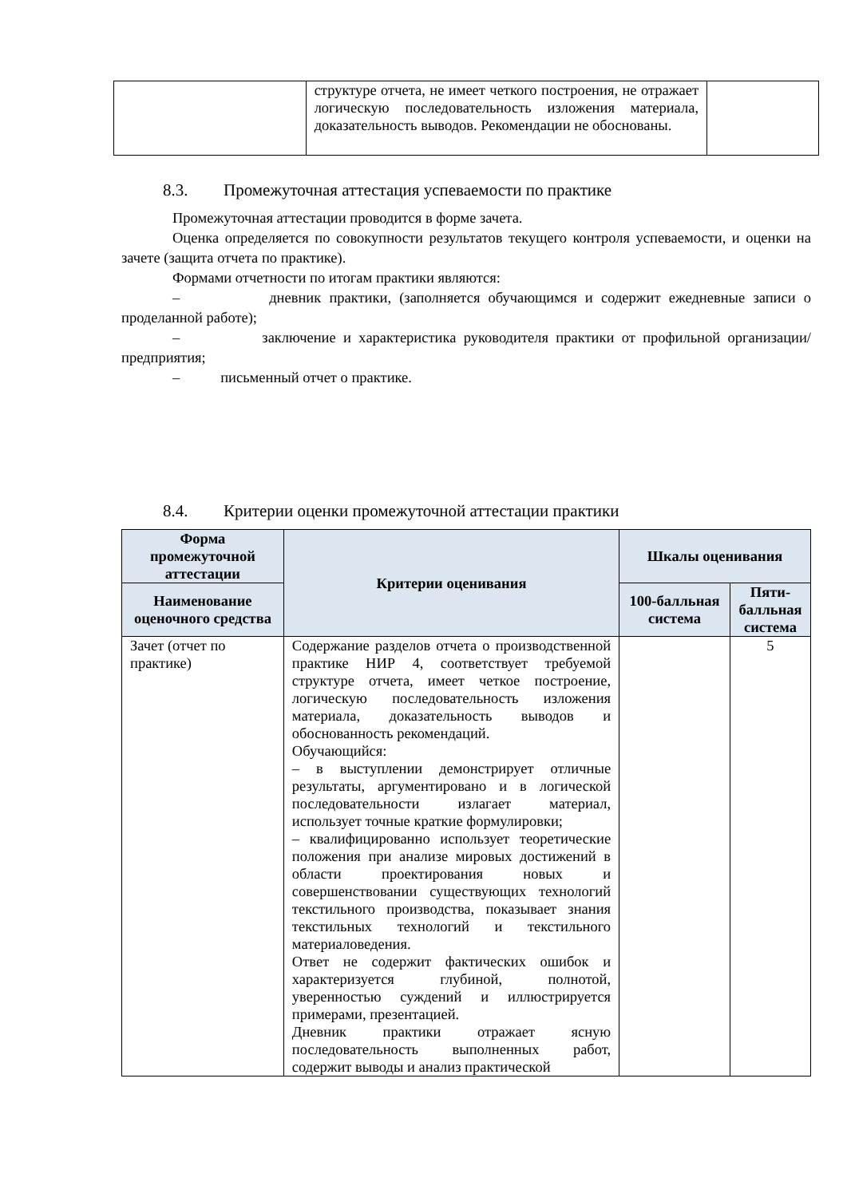| | структуре отчета, не имеет четкого построения, не отражает логическую последовательность изложения материала, доказательность выводов. Рекомендации не обоснованы. | |
8.3. Промежуточная аттестация успеваемости по практике
Промежуточная аттестации проводится в форме зачета.
Оценка определяется по совокупности результатов текущего контроля успеваемости, и оценки на зачете (защита отчета по практике).
Формами отчетности по итогам практики являются:
– дневник практики, (заполняется обучающимся и содержит ежедневные записи о проделанной работе);
– заключение и характеристика руководителя практики от профильной организации/предприятия;
– письменный отчет о практике.
8.4. Критерии оценки промежуточной аттестации практики
| Форма промежуточной аттестации | Критерии оценивания | Шкалы оценивания | |
| --- | --- | --- | --- |
| Наименование оценочного средства | | 100-балльная система | Пяти-балльная система |
| Зачет (отчет по практике) | Содержание разделов отчета о производственной практике НИР 4, соответствует требуемой структуре отчета, имеет четкое построение, логическую последовательность изложения материала, доказательность выводов и обоснованность рекомендаций. Обучающийся: – в выступлении демонстрирует отличные результаты, аргументировано и в логической последовательности излагает материал, использует точные краткие формулировки; – квалифицированно использует теоретические положения при анализе мировых достижений в области проектирования новых и совершенствовании существующих технологий текстильного производства, показывает знания текстильных технологий и текстильного материаловедения. Ответ не содержит фактических ошибок и характеризуется глубиной, полнотой, уверенностью суждений и иллюстрируется примерами, презентацией. Дневник практики отражает ясную последовательность выполненных работ, содержит выводы и анализ практической | | 5 |